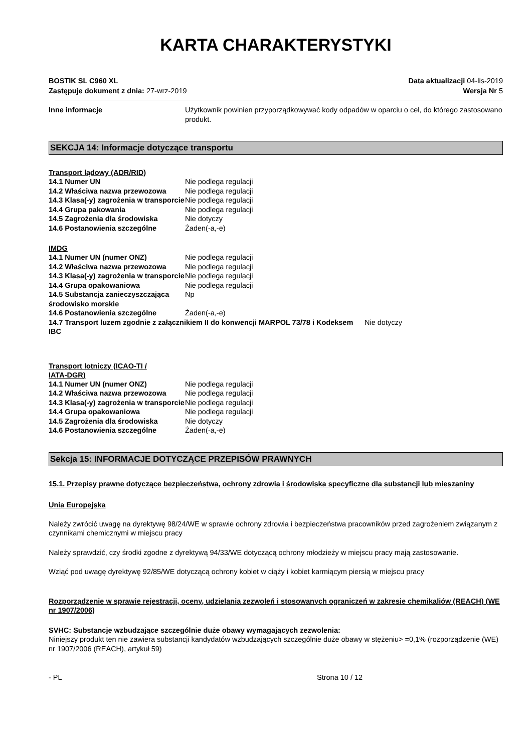KARTA CHARAKTERYSTYKI
BOSTIK SL C960 XL
Zastępuje dokument z dnia: 27-wrz-2019
Data aktualizacji 04-lis-2019
Wersja Nr 5
| Inne informacje | Użytkownik powinien przyporządkowywać kody odpadów w oparciu o cel, do którego zastosowano produkt. |
SEKCJA 14: Informacje dotyczące transportu
Transport lądowy (ADR/RID)
| 14.1 Numer UN | Nie podlega regulacji |
| 14.2 Właściwa nazwa przewozowa | Nie podlega regulacji |
| 14.3 Klasa(-y) zagrożenia w transporcie | Nie podlega regulacji |
| 14.4 Grupa pakowania | Nie podlega regulacji |
| 14.5 Zagrożenia dla środowiska | Nie dotyczy |
| 14.6 Postanowienia szczególne | Żaden(-a,-e) |
IMDG
| 14.1 Numer UN (numer ONZ) | Nie podlega regulacji |
| 14.2 Właściwa nazwa przewozowa | Nie podlega regulacji |
| 14.3 Klasa(-y) zagrożenia w transporcie | Nie podlega regulacji |
| 14.4 Grupa opakowaniowa | Nie podlega regulacji |
| 14.5 Substancja zanieczyszczająca środowisko morskie | Np |
| 14.6 Postanowienia szczególne | Żaden(-a,-e) |
| 14.7 Transport luzem zgodnie z załącznikiem II do konwencji MARPOL 73/78 i Kodeksem IBC | Nie dotyczy |
Transport lotniczy (ICAO-TI / IATA-DGR)
| 14.1 Numer UN (numer ONZ) | Nie podlega regulacji |
| 14.2 Właściwa nazwa przewozowa | Nie podlega regulacji |
| 14.3 Klasa(-y) zagrożenia w transporcie | Nie podlega regulacji |
| 14.4 Grupa opakowaniowa | Nie podlega regulacji |
| 14.5 Zagrożenia dla środowiska | Nie dotyczy |
| 14.6 Postanowienia szczególne | Żaden(-a,-e) |
Sekcja 15: INFORMACJE DOTYCZĄCE PRZEPISÓW PRAWNYCH
15.1. Przepisy prawne dotyczące bezpieczeństwa, ochrony zdrowia i środowiska specyficzne dla substancji lub mieszaniny
Unia Europejska
Należy zwrócić uwagę na dyrektywę 98/24/WE w sprawie ochrony zdrowia i bezpieczeństwa pracowników przed zagrożeniem związanym z czynnikami chemicznymi w miejscu pracy
Należy sprawdzić, czy środki zgodne z dyrektywą 94/33/WE dotyczącą ochrony młodzieży w miejscu pracy mają zastosowanie.
Wziąć pod uwagę dyrektywę 92/85/WE dotyczącą ochrony kobiet w ciąży i kobiet karmiącym piersią w miejscu pracy
Rozporządzenie w sprawie rejestracji, oceny, udzielania zezwoleń i stosowanych ograniczeń w zakresie chemikaliów (REACH) (WE nr 1907/2006)
SVHC: Substancje wzbudzające szczególnie duże obawy wymagających zezwolenia:
Niniejszy produkt ten nie zawiera substancji kandydatów wzbudzających szczególnie duże obawy w stężeniu> =0,1% (rozporządzenie (WE) nr 1907/2006 (REACH), artykuł 59)
- PL Strona 10 / 12